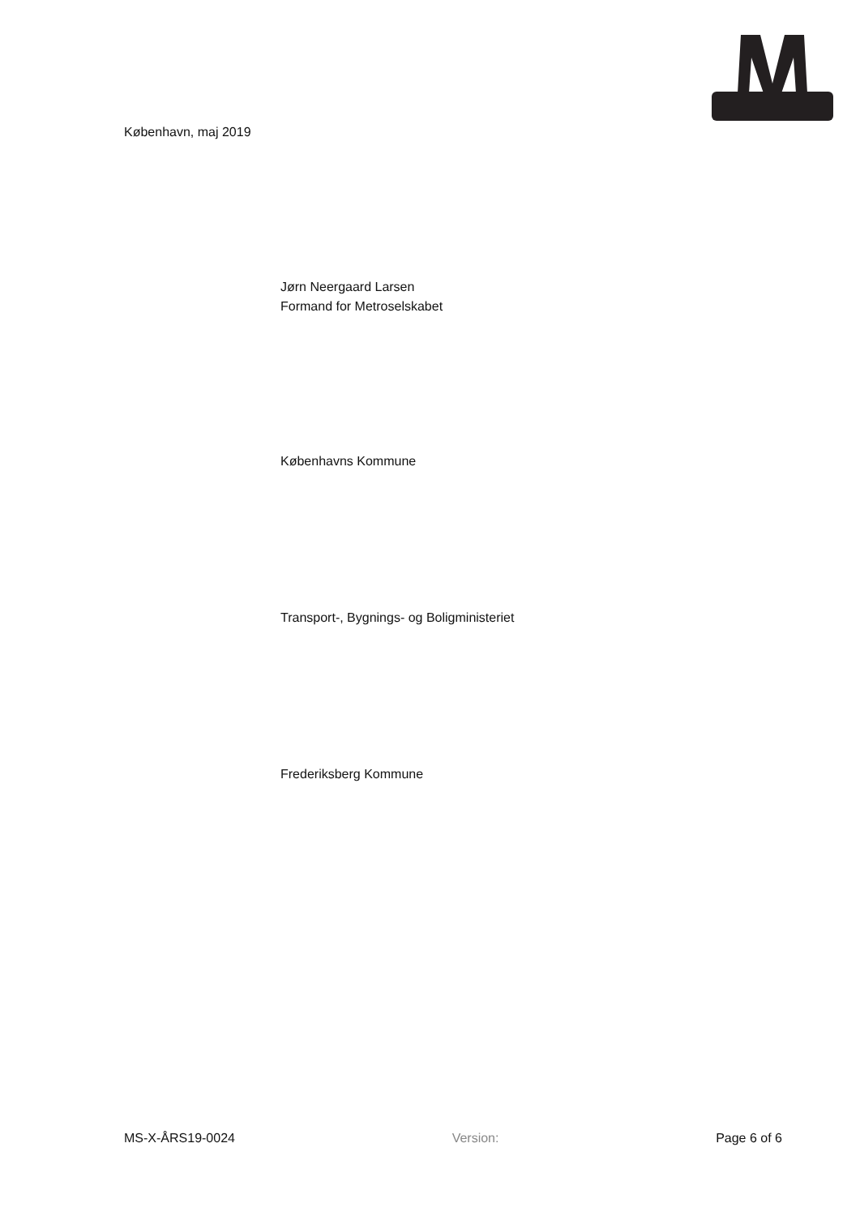København, maj 2019
Jørn Neergaard Larsen
Formand for Metroselskabet
Københavns Kommune
Transport-, Bygnings- og Boligministeriet
Frederiksberg Kommune
MS-X-ÅRS19-0024 Version: Page 6 of 6